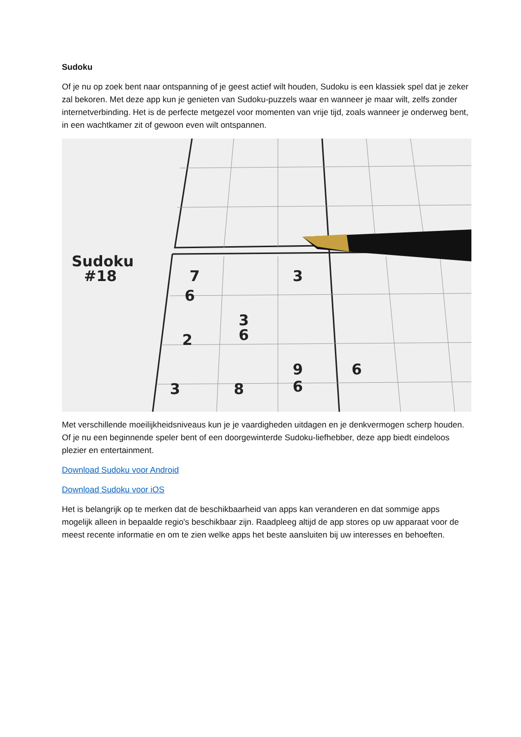Sudoku
Of je nu op zoek bent naar ontspanning of je geest actief wilt houden, Sudoku is een klassiek spel dat je zeker zal bekoren. Met deze app kun je genieten van Sudoku-puzzels waar en wanneer je maar wilt, zelfs zonder internetverbinding. Het is de perfecte metgezel voor momenten van vrije tijd, zoals wanneer je onderweg bent, in een wachtkamer zit of gewoon even wilt ontspannen.
Sudoku
#18
7
3
6
3
2
6
9
6
3
8
6
Met verschillende moeilijkheidsniveaus kun je je vaardigheden uitdagen en je denkvermogen scherp houden. Of je nu een beginnende speler bent of een doorgewinterde Sudoku-liefhebber, deze app biedt eindeloos plezier en entertainment.
Download Sudoku voor Android
Download Sudoku voor iOS
Het is belangrijk op te merken dat de beschikbaarheid van apps kan veranderen en dat sommige apps mogelijk alleen in bepaalde regio's beschikbaar zijn. Raadpleeg altijd de app stores op uw apparaat voor de meest recente informatie en om te zien welke apps het beste aansluiten bij uw interesses en behoeften.